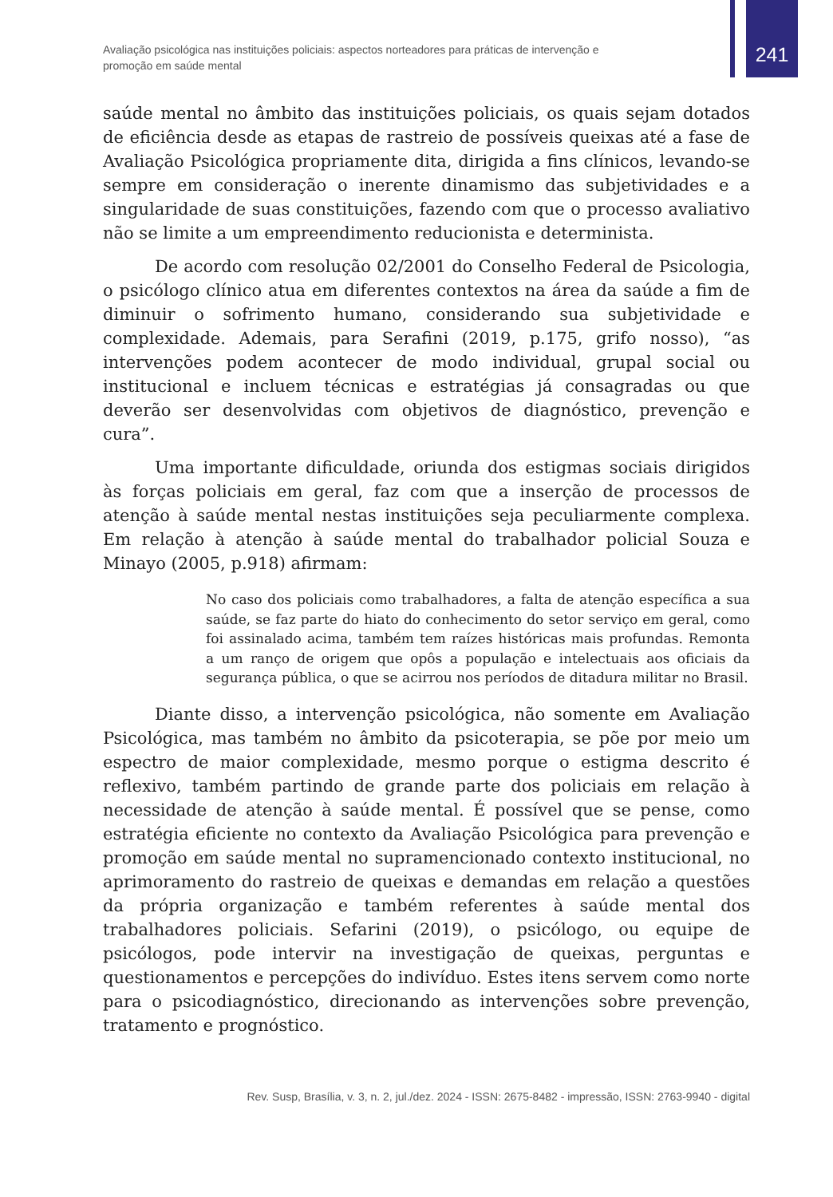Avaliação psicológica nas instituições policiais: aspectos norteadores para práticas de intervenção e promoção em saúde mental
241
saúde mental no âmbito das instituições policiais, os quais sejam dotados de eficiência desde as etapas de rastreio de possíveis queixas até a fase de Avaliação Psicológica propriamente dita, dirigida a fins clínicos, levando-se sempre em consideração o inerente dinamismo das subjetividades e a singularidade de suas constituições, fazendo com que o processo avaliativo não se limite a um empreendimento reducionista e determinista.
De acordo com resolução 02/2001 do Conselho Federal de Psicologia, o psicólogo clínico atua em diferentes contextos na área da saúde a fim de diminuir o sofrimento humano, considerando sua subjetividade e complexidade. Ademais, para Serafini (2019, p.175, grifo nosso), “as intervenções podem acontecer de modo individual, grupal social ou institucional e incluem técnicas e estratégias já consagradas ou que deverão ser desenvolvidas com objetivos de diagnóstico, prevenção e cura”.
Uma importante dificuldade, oriunda dos estigmas sociais dirigidos às forças policiais em geral, faz com que a inserção de processos de atenção à saúde mental nestas instituições seja peculiarmente complexa. Em relação à atenção à saúde mental do trabalhador policial Souza e Minayo (2005, p.918) afirmam:
No caso dos policiais como trabalhadores, a falta de atenção específica a sua saúde, se faz parte do hiato do conhecimento do setor serviço em geral, como foi assinalado acima, também tem raízes históricas mais profundas. Remonta a um ranço de origem que opôs a população e intelectuais aos oficiais da segurança pública, o que se acirrou nos períodos de ditadura militar no Brasil.
Diante disso, a intervenção psicológica, não somente em Avaliação Psicológica, mas também no âmbito da psicoterapia, se põe por meio um espectro de maior complexidade, mesmo porque o estigma descrito é reflexivo, também partindo de grande parte dos policiais em relação à necessidade de atenção à saúde mental. É possível que se pense, como estratégia eficiente no contexto da Avaliação Psicológica para prevenção e promoção em saúde mental no supramencionado contexto institucional, no aprimoramento do rastreio de queixas e demandas em relação a questões da própria organização e também referentes à saúde mental dos trabalhadores policiais. Sefarini (2019), o psicólogo, ou equipe de psicólogos, pode intervir na investigação de queixas, perguntas e questionamentos e percepções do indivíduo. Estes itens servem como norte para o psicodiagnóstico, direcionando as intervenções sobre prevenção, tratamento e prognóstico.
Rev. Susp, Brasília, v. 3, n. 2, jul./dez. 2024 - ISSN: 2675-8482 - impressão, ISSN: 2763-9940 - digital